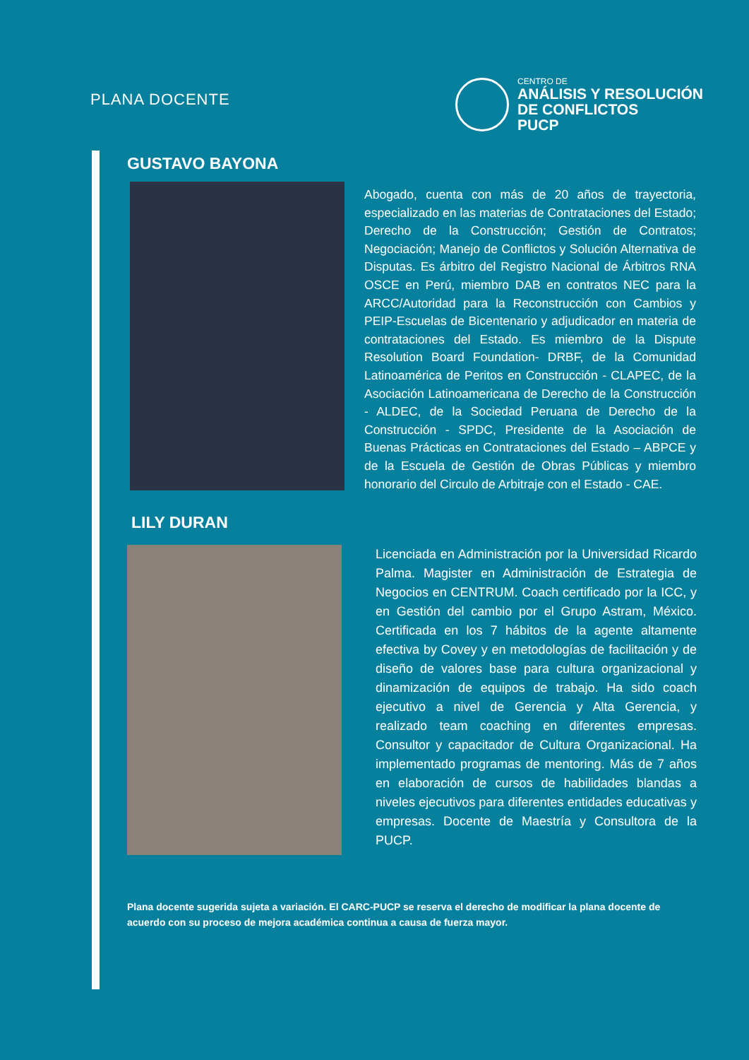PLANA DOCENTE
CENTRO DE
ANÁLISIS Y RESOLUCIÓN
DE CONFLICTOS
PUCP
GUSTAVO BAYONA
Abogado, cuenta con más de 20 años de trayectoria, especializado en las materias de Contrataciones del Estado; Derecho de la Construcción; Gestión de Contratos; Negociación; Manejo de Conflictos y Solución Alternativa de Disputas. Es árbitro del Registro Nacional de Árbitros RNA OSCE en Perú, miembro DAB en contratos NEC para la ARCC/Autoridad para la Reconstrucción con Cambios y PEIP-Escuelas de Bicentenario y adjudicador en materia de contrataciones del Estado. Es miembro de la Dispute Resolution Board Foundation- DRBF, de la Comunidad Latinoamérica de Peritos en Construcción - CLAPEC, de la Asociación Latinoamericana de Derecho de la Construcción - ALDEC, de la Sociedad Peruana de Derecho de la Construcción - SPDC, Presidente de la Asociación de Buenas Prácticas en Contrataciones del Estado – ABPCE y de la Escuela de Gestión de Obras Públicas y miembro honorario del Circulo de Arbitraje con el Estado - CAE.
LILY DURAN
Licenciada en Administración por la Universidad Ricardo Palma. Magister en Administración de Estrategia de Negocios en CENTRUM. Coach certificado por la ICC, y en Gestión del cambio por el Grupo Astram, México. Certificada en los 7 hábitos de la agente altamente efectiva by Covey y en metodologías de facilitación y de diseño de valores base para cultura organizacional y dinamización de equipos de trabajo. Ha sido coach ejecutivo a nivel de Gerencia y Alta Gerencia, y realizado team coaching en diferentes empresas. Consultor y capacitador de Cultura Organizacional. Ha implementado programas de mentoring. Más de 7 años en elaboración de cursos de habilidades blandas a niveles ejecutivos para diferentes entidades educativas y empresas. Docente de Maestría y Consultora de la PUCP.
Plana docente sugerida sujeta a variación. El CARC-PUCP se reserva el derecho de modificar la plana docente de acuerdo con su proceso de mejora académica continua a causa de fuerza mayor.